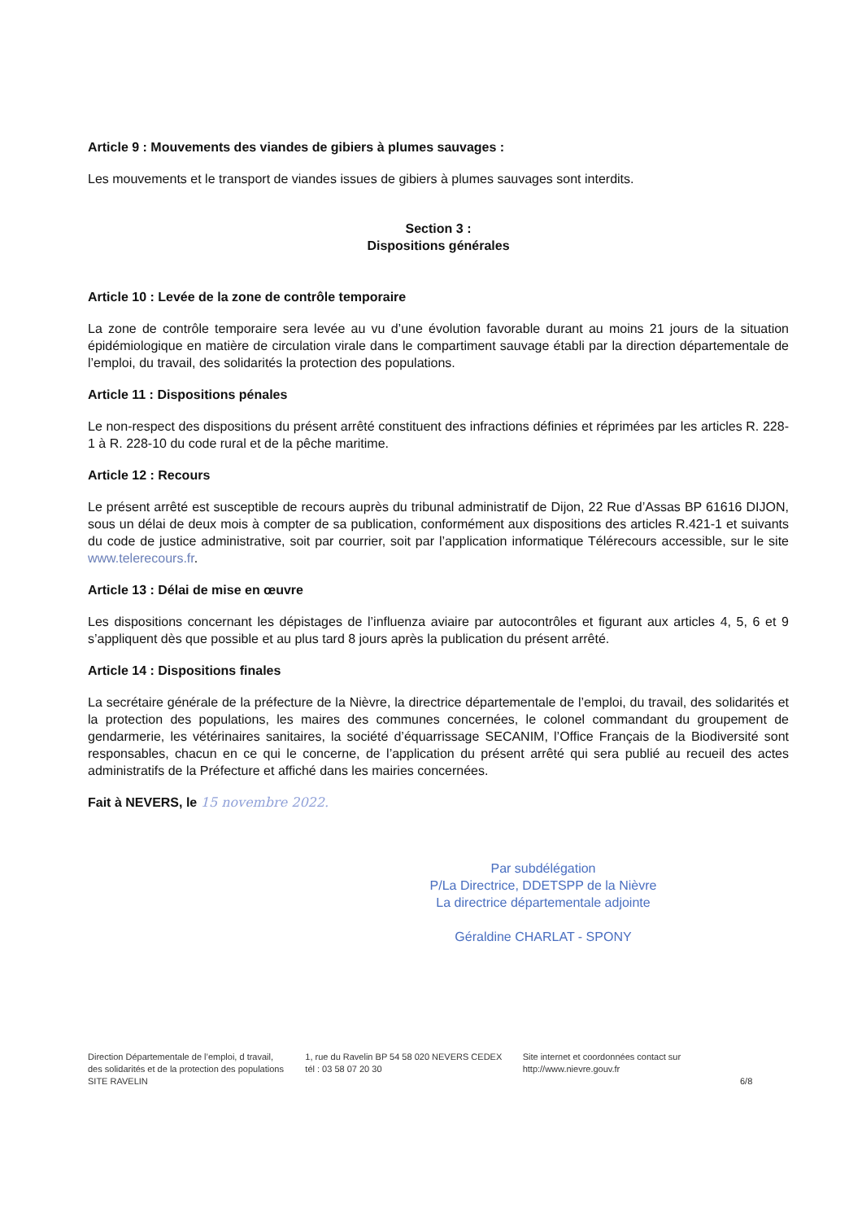Article 9 : Mouvements des viandes de gibiers à plumes sauvages :
Les mouvements et le transport de viandes issues de gibiers à plumes sauvages sont interdits.
Section 3 :
Dispositions générales
Article 10 : Levée de la zone de contrôle temporaire
La zone de contrôle temporaire sera levée au vu d’une évolution favorable durant au moins 21 jours de la situation épidémiologique en matière de circulation virale dans le compartiment sauvage établi par la direction départementale de l’emploi, du travail, des solidarités la protection des populations.
Article 11 : Dispositions pénales
Le non-respect des dispositions du présent arrêté constituent des infractions définies et réprimées par les articles R. 228-1 à R. 228-10 du code rural et de la pêche maritime.
Article 12 : Recours
Le présent arrêté est susceptible de recours auprès du tribunal administratif de Dijon, 22 Rue d’Assas BP 61616 DIJON, sous un délai de deux mois à compter de sa publication, conformément aux dispositions des articles R.421-1 et suivants du code de justice administrative, soit par courrier, soit par l’application informatique Télérecours accessible, sur le site www.telerecours.fr.
Article 13 : Délai de mise en œuvre
Les dispositions concernant les dépistages de l’influenza aviaire par autocontrôles et figurant aux articles 4, 5, 6 et 9 s’appliquent dès que possible et au plus tard 8 jours après la publication du présent arrêté.
Article 14 : Dispositions finales
La secrétaire générale de la préfecture de la Nièvre, la directrice départementale de l’emploi, du travail, des solidarités et la protection des populations, les maires des communes concernées, le colonel commandant du groupement de gendarmerie, les vétérinaires sanitaires, la société d’équarrissage SECANIM, l’Office Français de la Biodiversité sont responsables, chacun en ce qui le concerne, de l’application du présent arrêté qui sera publié au recueil des actes administratifs de la Préfecture et affiché dans les mairies concernées.
Fait à NEVERS, le 15 novembre 2022.
Par subdélégation
P/La Directrice, DDETSPP de la Nièvre
La directrice départementale adjointe
Géraldine CHARLAT - SPONY
Direction Départementale de l’emploi, d travail, des solidarités et de la protection des populations
SITE RAVELIN
1, rue du Ravelin BP 54 58 020 NEVERS CEDEX
tél : 03 58 07 20 30
Site internet et coordonnées contact sur
http://www.nievre.gouv.fr
6/8